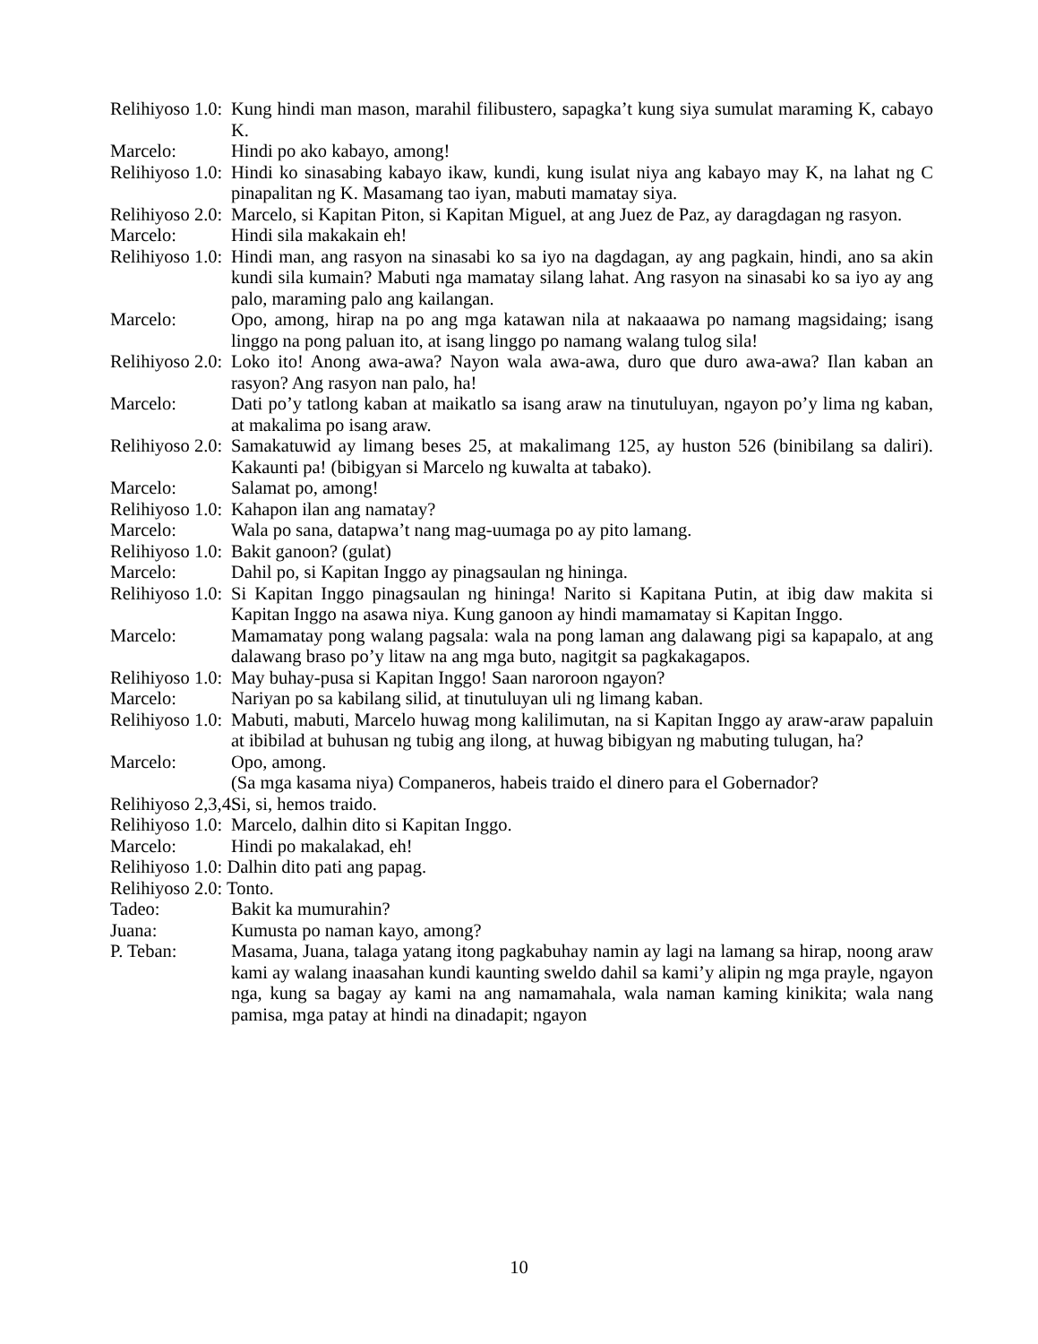Relihiyoso 1.0: Kung hindi man mason, marahil filibustero, sapagka’t kung siya sumulat maraming K, cabayo K.
Marcelo: Hindi po ako kabayo, among!
Relihiyoso 1.0: Hindi ko sinasabing kabayo ikaw, kundi, kung isulat niya ang kabayo may K, na lahat ng C pinapalitan ng K. Masamang tao iyan, mabuti mamatay siya.
Relihiyoso 2.0: Marcelo, si Kapitan Piton, si Kapitan Miguel, at ang Juez de Paz, ay daragdagan ng rasyon.
Marcelo: Hindi sila makakain eh!
Relihiyoso 1.0: Hindi man, ang rasyon na sinasabi ko sa iyo na dagdagan, ay ang pagkain, hindi, ano sa akin kundi sila kumain? Mabuti nga mamatay silang lahat. Ang rasyon na sinasabi ko sa iyo ay ang palo, maraming palo ang kailangan.
Marcelo: Opo, among, hirap na po ang mga katawan nila at nakaaawa po namang magsidaing; isang linggo na pong paluan ito, at isang linggo po namang walang tulog sila!
Relihiyoso 2.0: Loko ito! Anong awa-awa? Nayon wala awa-awa, duro que duro awa-awa? Ilan kaban an rasyon? Ang rasyon nan palo, ha!
Marcelo: Dati po’y tatlong kaban at maikatlo sa isang araw na tinutuluyan, ngayon po’y lima ng kaban, at makalima po isang araw.
Relihiyoso 2.0: Samakatuwid ay limang beses 25, at makalimang 125, ay huston 526 (binibilang sa daliri). Kakaunti pa! (bibigyan si Marcelo ng kuwalta at tabako).
Marcelo: Salamat po, among!
Relihiyoso 1.0: Kahapon ilan ang namatay?
Marcelo: Wala po sana, datapwa’t nang mag-uumaga po ay pito lamang.
Relihiyoso 1.0: Bakit ganoon? (gulat)
Marcelo: Dahil po, si Kapitan Inggo ay pinagsaulan ng hininga.
Relihiyoso 1.0: Si Kapitan Inggo pinagsaulan ng hininga! Narito si Kapitana Putin, at ibig daw makita si Kapitan Inggo na asawa niya. Kung ganoon ay hindi mamamatay si Kapitan Inggo.
Marcelo: Mamamatay pong walang pagsala: wala na pong laman ang dalawang pigi sa kapapalo, at ang dalawang braso po’y litaw na ang mga buto, nagitgit sa pagkakagapos.
Relihiyoso 1.0: May buhay-pusa si Kapitan Inggo! Saan naroroon ngayon?
Marcelo: Nariyan po sa kabilang silid, at tinutuluyan uli ng limang kaban.
Relihiyoso 1.0: Mabuti, mabuti, Marcelo huwag mong kalilimutan, na si Kapitan Inggo ay araw-araw papaluin at ibibilad at buhusan ng tubig ang ilong, at huwag bibigyan ng mabuting tulugan, ha?
Marcelo: Opo, among.
(Sa mga kasama niya) Companeros, habeis traido el dinero para el Gobernador?
Relihiyoso 2,3,4: Si, si, hemos traido.
Relihiyoso 1.0: Marcelo, dalhin dito si Kapitan Inggo.
Marcelo: Hindi po makalakad, eh!
Relihiyoso 1.0: Dalhin dito pati ang papag.
Relihiyoso 2.0: Tonto.
Tadeo: Bakit ka mumurahin?
Juana: Kumusta po naman kayo, among?
P. Teban: Masama, Juana, talaga yatang itong pagkabuhay namin ay lagi na lamang sa hirap, noong araw kami ay walang inaasahan kundi kaunting sweldo dahil sa kami’y alipin ng mga prayle, ngayon nga, kung sa bagay ay kami na ang namamahala, wala naman kaming kinikita; wala nang pamisa, mga patay at hindi na dinadapit; ngayon
10